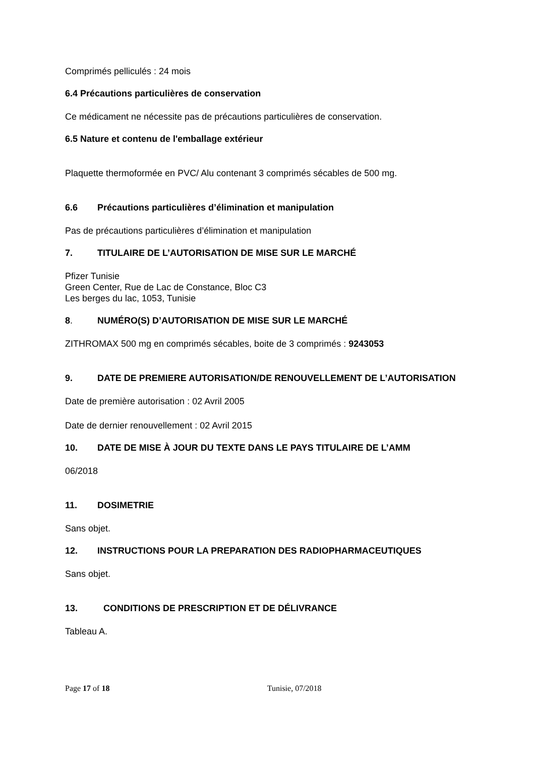Comprimés pelliculés : 24 mois
6.4 Précautions particulières de conservation
Ce médicament ne nécessite pas de précautions particulières de conservation.
6.5 Nature et contenu de l'emballage extérieur
Plaquette thermoformée en PVC/ Alu contenant 3 comprimés sécables de 500 mg.
6.6 Précautions particulières d’élimination et manipulation
Pas de précautions particulières d’élimination et manipulation
7. TITULAIRE DE L’AUTORISATION DE MISE SUR LE MARCHÉ
Pfizer Tunisie
Green Center, Rue de Lac de Constance, Bloc C3
Les berges du lac, 1053, Tunisie
8. NUMÉRO(S) D’AUTORISATION DE MISE SUR LE MARCHÉ
ZITHROMAX 500 mg en comprimés sécables, boite de 3 comprimés : 9243053
9. DATE DE PREMIERE AUTORISATION/DE RENOUVELLEMENT DE L’AUTORISATION
Date de première autorisation : 02 Avril 2005
Date de dernier renouvellement : 02 Avril 2015
10. DATE DE MISE À JOUR DU TEXTE DANS LE PAYS TITULAIRE DE L’AMM
06/2018
11. DOSIMETRIE
Sans objet.
12. INSTRUCTIONS POUR LA PREPARATION DES RADIOPHARMACEUTIQUES
Sans objet.
13. CONDITIONS DE PRESCRIPTION ET DE DÉLIVRANCE
Tableau A.
Page 17 of 18 Tunisie, 07/2018